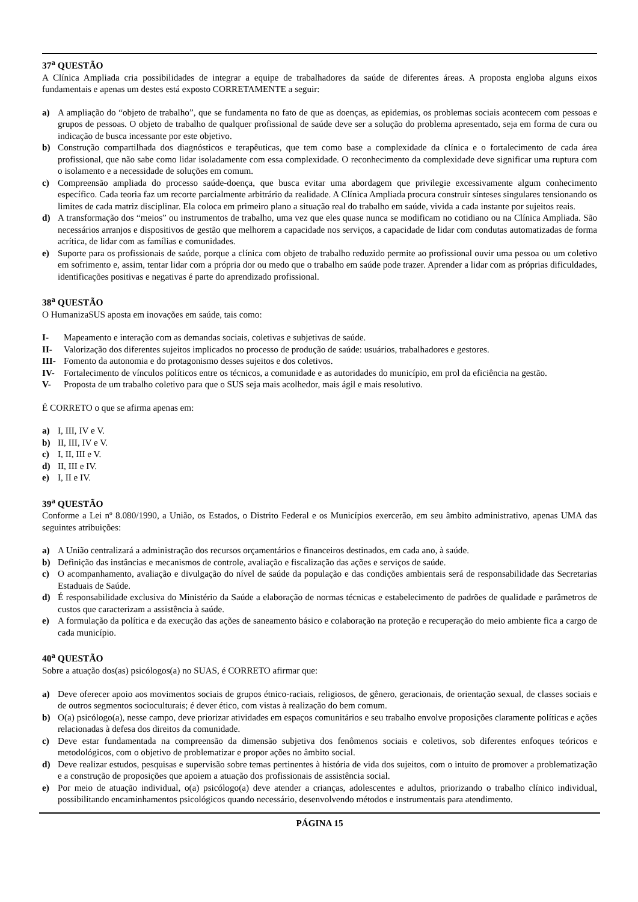37<sup>a</sup> QUESTÃO
A Clínica Ampliada cria possibilidades de integrar a equipe de trabalhadores da saúde de diferentes áreas. A proposta engloba alguns eixos fundamentais e apenas um destes está exposto CORRETAMENTE a seguir:
a) A ampliação do “objeto de trabalho”, que se fundamenta no fato de que as doenças, as epidemias, os problemas sociais acontecem com pessoas e grupos de pessoas. O objeto de trabalho de qualquer profissional de saúde deve ser a solução do problema apresentado, seja em forma de cura ou indicação de busca incessante por este objetivo.
b) Construção compartilhada dos diagnósticos e terapêuticas, que tem como base a complexidade da clínica e o fortalecimento de cada área profissional, que não sabe como lidar isoladamente com essa complexidade. O reconhecimento da complexidade deve significar uma ruptura com o isolamento e a necessidade de soluções em comum.
c) Compreensão ampliada do processo saúde-doença, que busca evitar uma abordagem que privilegie excessivamente algum conhecimento específico. Cada teoria faz um recorte parcialmente arbitrário da realidade. A Clínica Ampliada procura construir sínteses singulares tensionando os limites de cada matriz disciplinar. Ela coloca em primeiro plano a situação real do trabalho em saúde, vivida a cada instante por sujeitos reais.
d) A transformação dos “meios” ou instrumentos de trabalho, uma vez que eles quase nunca se modificam no cotidiano ou na Clínica Ampliada. São necessários arranjos e dispositivos de gestão que melhorem a capacidade nos serviços, a capacidade de lidar com condutas automatizadas de forma acrítica, de lidar com as famílias e comunidades.
e) Suporte para os profissionais de saúde, porque a clínica com objeto de trabalho reduzido permite ao profissional ouvir uma pessoa ou um coletivo em sofrimento e, assim, tentar lidar com a própria dor ou medo que o trabalho em saúde pode trazer. Aprender a lidar com as próprias dificuldades, identificações positivas e negativas é parte do aprendizado profissional.
38<sup>a</sup> QUESTÃO
O HumanizaSUS aposta em inovações em saúde, tais como:
I- Mapeamento e interação com as demandas sociais, coletivas e subjetivas de saúde.
II- Valorização dos diferentes sujeitos implicados no processo de produção de saúde: usuários, trabalhadores e gestores.
III- Fomento da autonomia e do protagonismo desses sujeitos e dos coletivos.
IV- Fortalecimento de vínculos políticos entre os técnicos, a comunidade e as autoridades do município, em prol da eficiência na gestão.
V- Proposta de um trabalho coletivo para que o SUS seja mais acolhedor, mais ágil e mais resolutivo.
É CORRETO o que se afirma apenas em:
a) I, III, IV e V.
b) II, III, IV e V.
c) I, II, III e V.
d) II, III e IV.
e) I, II e IV.
39<sup>a</sup> QUESTÃO
Conforme a Lei nº 8.080/1990, a União, os Estados, o Distrito Federal e os Municípios exercerão, em seu âmbito administrativo, apenas UMA das seguintes atribuições:
a) A União centralizará a administração dos recursos orçamentários e financeiros destinados, em cada ano, à saúde.
b) Definição das instâncias e mecanismos de controle, avaliação e fiscalização das ações e serviços de saúde.
c) O acompanhamento, avaliação e divulgação do nível de saúde da população e das condições ambientais será de responsabilidade das Secretarias Estaduais de Saúde.
d) É responsabilidade exclusiva do Ministério da Saúde a elaboração de normas técnicas e estabelecimento de padrões de qualidade e parâmetros de custos que caracterizam a assistência à saúde.
e) A formulação da política e da execução das ações de saneamento básico e colaboração na proteção e recuperação do meio ambiente fica a cargo de cada município.
40<sup>a</sup> QUESTÃO
Sobre a atuação dos(as) psicólogos(a) no SUAS, é CORRETO afirmar que:
a) Deve oferecer apoio aos movimentos sociais de grupos étnico-raciais, religiosos, de gênero, geracionais, de orientação sexual, de classes sociais e de outros segmentos socioculturais; é dever ético, com vistas à realização do bem comum.
b) O(a) psicólogo(a), nesse campo, deve priorizar atividades em espaços comunitários e seu trabalho envolve proposições claramente políticas e ações relacionadas à defesa dos direitos da comunidade.
c) Deve estar fundamentada na compreensão da dimensão subjetiva dos fenômenos sociais e coletivos, sob diferentes enfoques teóricos e metodológicos, com o objetivo de problematizar e propor ações no âmbito social.
d) Deve realizar estudos, pesquisas e supervisão sobre temas pertinentes à história de vida dos sujeitos, com o intuito de promover a problematização e a construção de proposições que apoiem a atuação dos profissionais de assistência social.
e) Por meio de atuação individual, o(a) psicólogo(a) deve atender a crianças, adolescentes e adultos, priorizando o trabalho clínico individual, possibilitando encaminhamentos psicológicos quando necessário, desenvolvendo métodos e instrumentais para atendimento.
PÁGINA 15